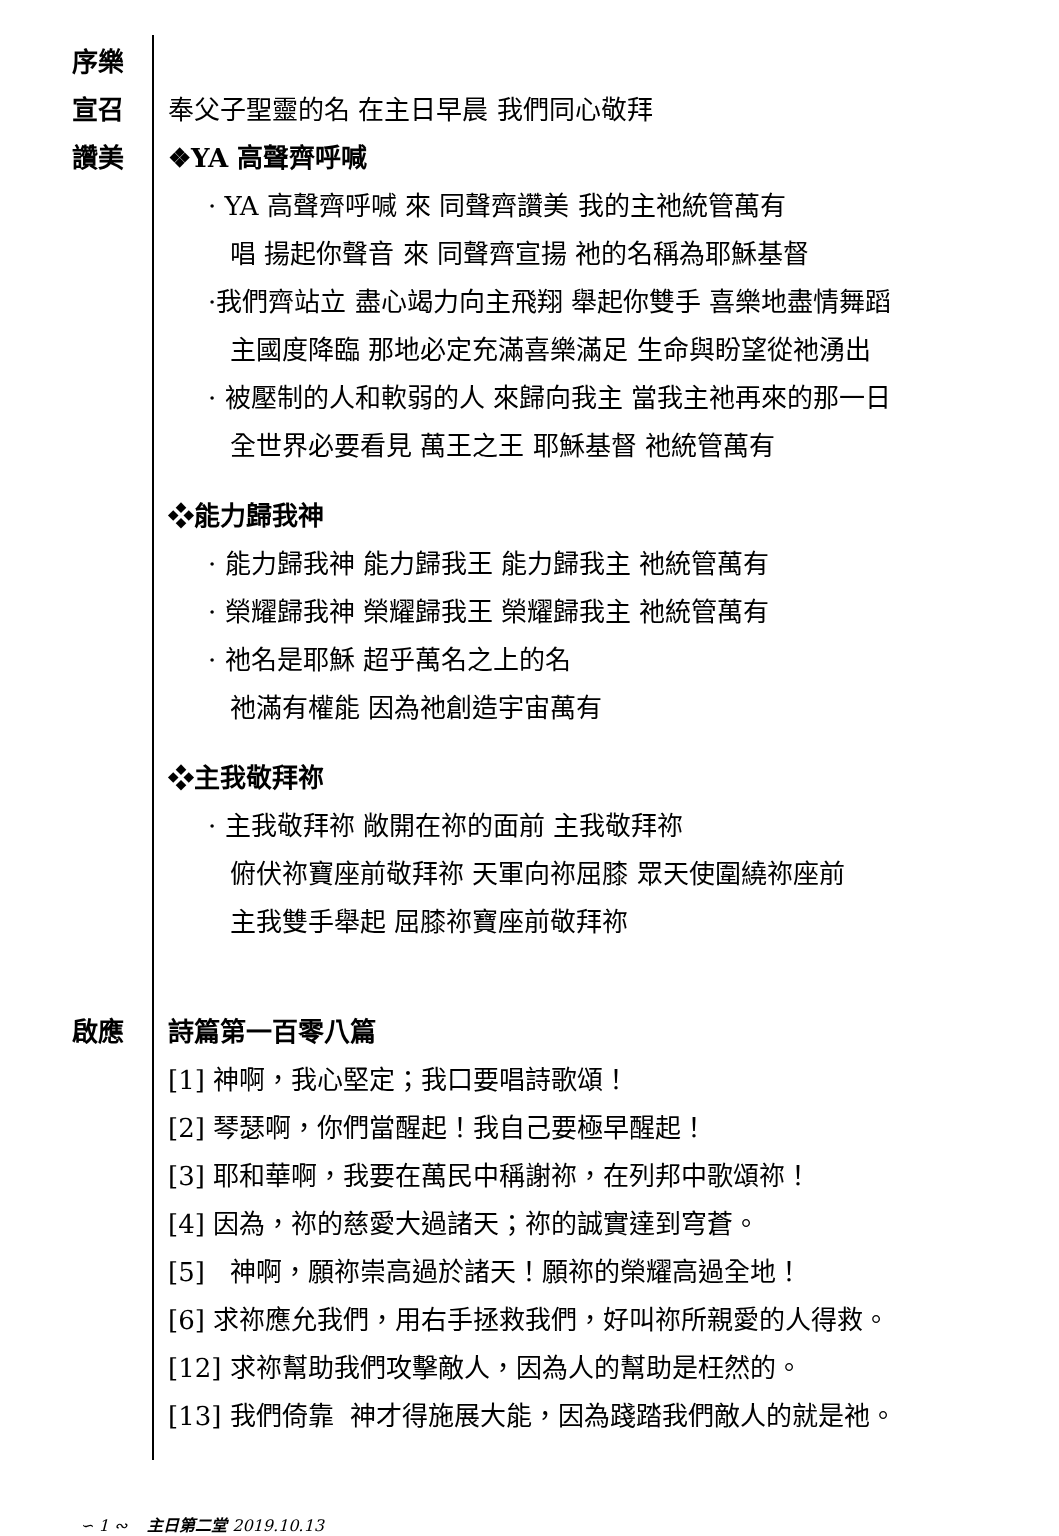序樂
宣召 奉父子聖靈的名 在主日早晨 我們同心敬拜
讚美 ❖YA 高聲齊呼喊
· YA 高聲齊呼喊 來 同聲齊讚美 我的主祂統管萬有
唱 揚起你聲音 來 同聲齊宣揚 祂的名稱為耶穌基督
·我們齊站立 盡心竭力向主飛翔 舉起你雙手 喜樂地盡情舞蹈
主國度降臨 那地必定充滿喜樂滿足 生命與盼望從祂湧出
· 被壓制的人和軟弱的人 來歸向我主 當我主祂再來的那一日
全世界必要看見 萬王之王 耶穌基督 祂統管萬有
❖能力歸我神
· 能力歸我神 能力歸我王 能力歸我主 祂統管萬有
· 榮耀歸我神 榮耀歸我王 榮耀歸我主 祂統管萬有
· 祂名是耶穌 超乎萬名之上的名
祂滿有權能 因為祂創造宇宙萬有
❖主我敬拜祢
· 主我敬拜祢 敞開在祢的面前 主我敬拜祢
俯伏祢寶座前敬拜祢 天軍向祢屈膝 眾天使圍繞祢座前
主我雙手舉起 屈膝祢寶座前敬拜祢
啟應 詩篇第一百零八篇
[1] 神啊，我心堅定；我口要唱詩歌頌！
[2] 琴瑟啊，你們當醒起！我自己要極早醒起！
[3] 耶和華啊，我要在萬民中稱謝祢，在列邦中歌頌祢！
[4] 因為，祢的慈愛大過諸天；祢的誠實達到穹蒼。
[5] 神啊，願祢崇高過於諸天！願祢的榮耀高過全地！
[6] 求祢應允我們，用右手拯救我們，好叫祢所親愛的人得救。
[12] 求祢幫助我們攻擊敵人，因為人的幫助是枉然的。
[13] 我們倚靠 神才得施展大能，因為踐踏我們敵人的就是祂。
∽ 1 ∾ 主日第二堂 2019.10.13